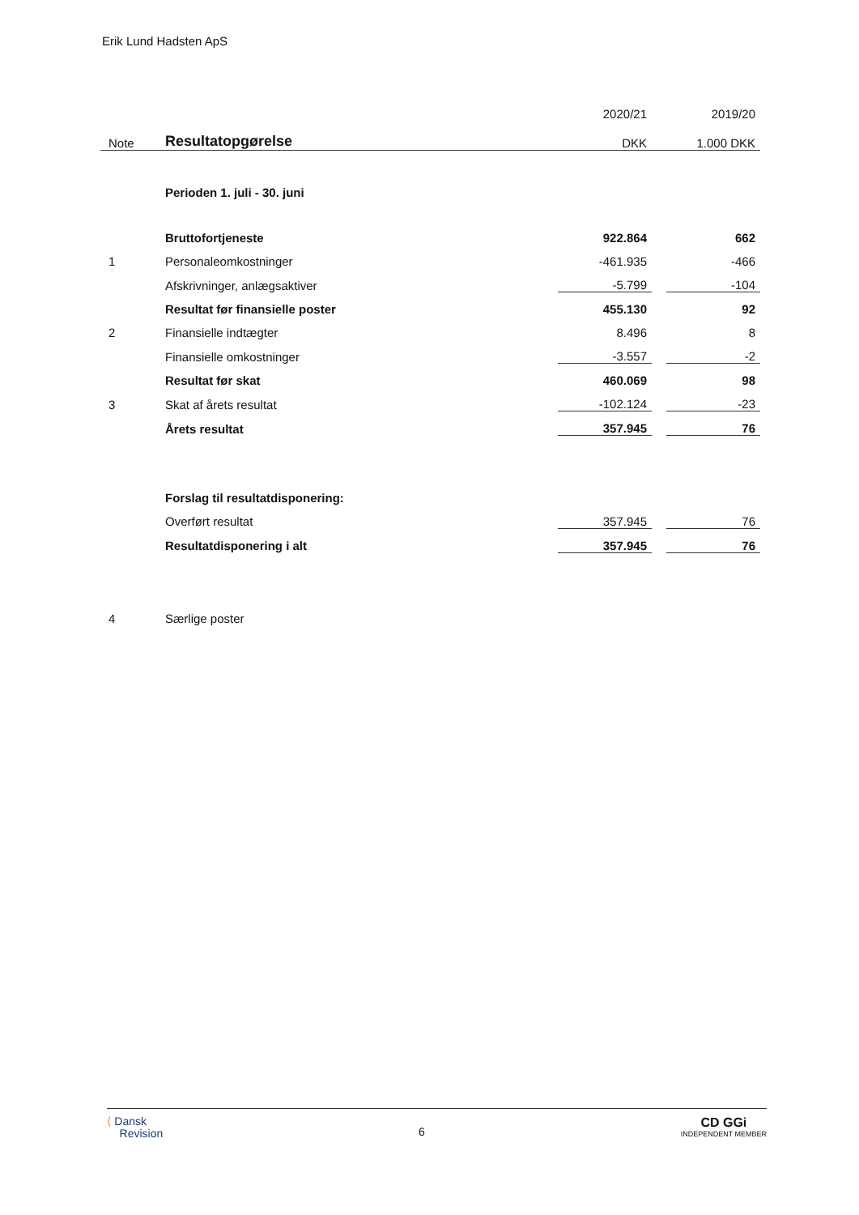Erik Lund Hadsten ApS
| | | 2020/21 | | 2019/20 |
| --- | --- | --- | --- | --- |
| Note | Resultatopgørelse | DKK | | 1.000 DKK |
| | Perioden 1. juli - 30. juni | | | |
| | Bruttofortjeneste | 922.864 | | 662 |
| 1 | Personaleomkostninger | -461.935 | | -466 |
| | Afskrivninger, anlægsaktiver | -5.799 | | -104 |
| | Resultat før finansielle poster | 455.130 | | 92 |
| 2 | Finansielle indtægter | 8.496 | | 8 |
| | Finansielle omkostninger | -3.557 | | -2 |
| | Resultat før skat | 460.069 | | 98 |
| 3 | Skat af årets resultat | -102.124 | | -23 |
| | Årets resultat | 357.945 | | 76 |
| | Forslag til resultatdisponering: | | | |
| | Overført resultat | 357.945 | | 76 |
| | Resultatdisponering i alt | 357.945 | | 76 |
| 4 | Særlige poster | | | |
⟨ Dansk
Revision
6
CD GGi
INDEPENDENT MEMBER